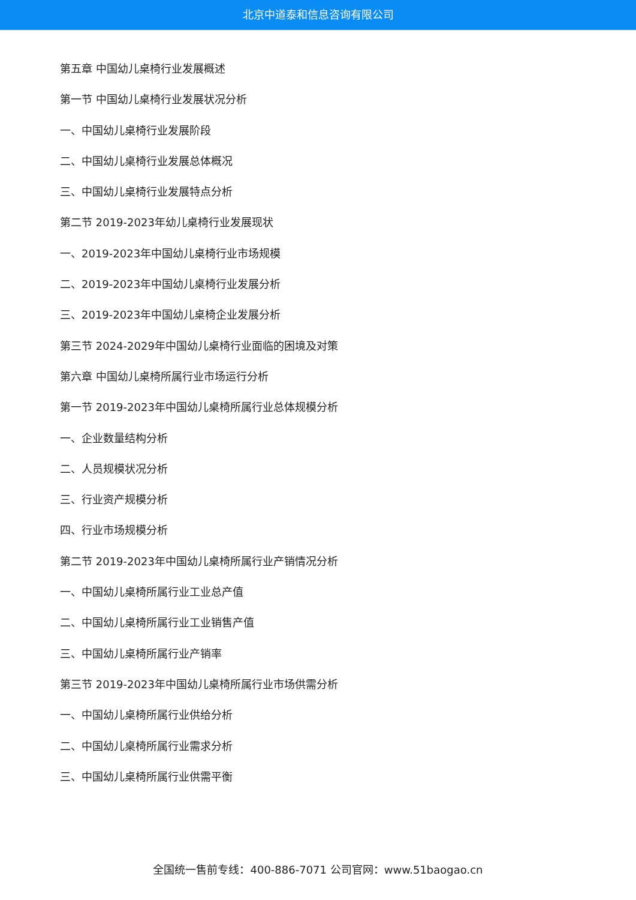北京中道泰和信息咨询有限公司
第五章 中国幼儿桌椅行业发展概述
第一节 中国幼儿桌椅行业发展状况分析
一、中国幼儿桌椅行业发展阶段
二、中国幼儿桌椅行业发展总体概况
三、中国幼儿桌椅行业发展特点分析
第二节 2019-2023年幼儿桌椅行业发展现状
一、2019-2023年中国幼儿桌椅行业市场规模
二、2019-2023年中国幼儿桌椅行业发展分析
三、2019-2023年中国幼儿桌椅企业发展分析
第三节 2024-2029年中国幼儿桌椅行业面临的困境及对策
第六章 中国幼儿桌椅所属行业市场运行分析
第一节 2019-2023年中国幼儿桌椅所属行业总体规模分析
一、企业数量结构分析
二、人员规模状况分析
三、行业资产规模分析
四、行业市场规模分析
第二节 2019-2023年中国幼儿桌椅所属行业产销情况分析
一、中国幼儿桌椅所属行业工业总产值
二、中国幼儿桌椅所属行业工业销售产值
三、中国幼儿桌椅所属行业产销率
第三节 2019-2023年中国幼儿桌椅所属行业市场供需分析
一、中国幼儿桌椅所属行业供给分析
二、中国幼儿桌椅所属行业需求分析
三、中国幼儿桌椅所属行业供需平衡
全国统一售前专线：400-886-7071 公司官网：www.51baogao.cn